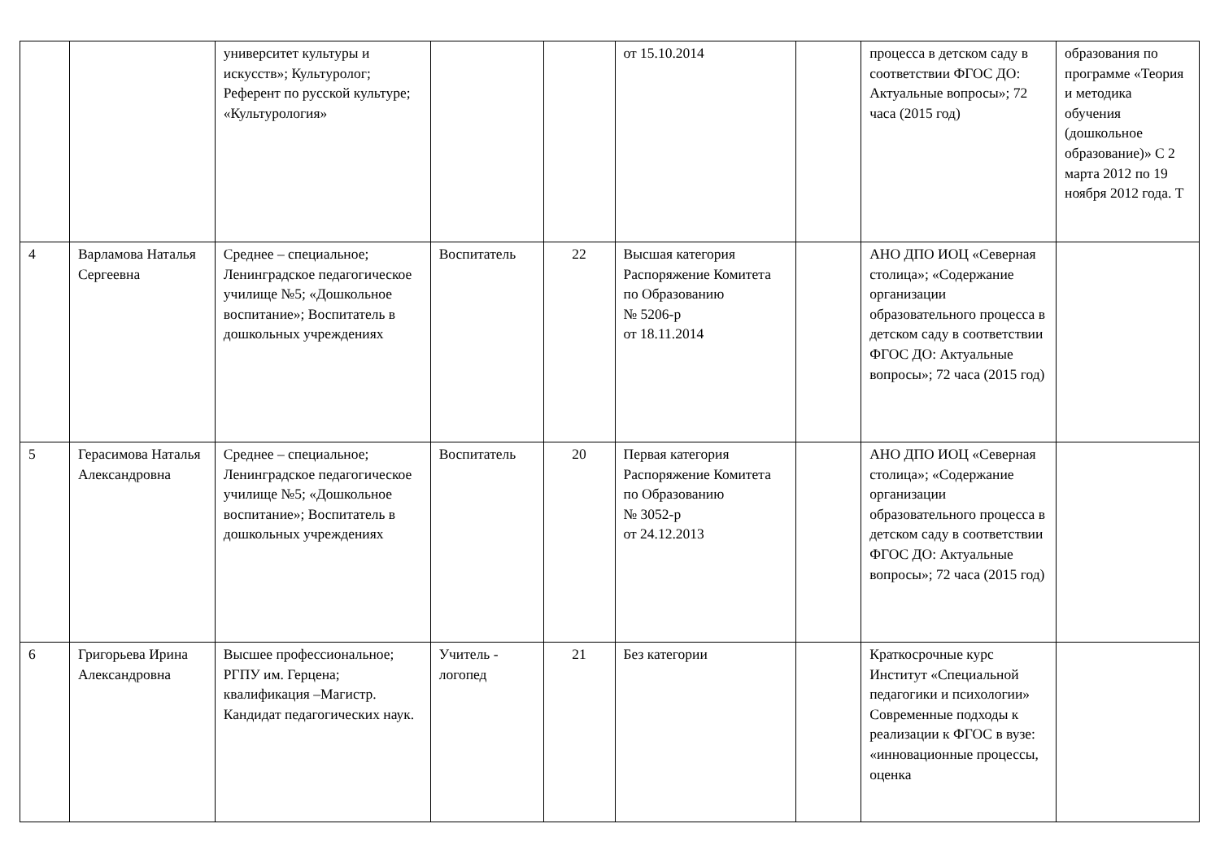| | | университет культуры и искусств»; Культуролог; Референт по русской культуре; «Культурология» | | | от 15.10.2014 | | процесса в детском саду в соответствии ФГОС ДО: Актуальные вопросы»; 72 часа (2015 год) | образования по программе «Теория и методика обучения (дошкольное образование)» С 2 марта 2012 по 19 ноября 2012 года. Т |
| 4 | Варламова Наталья Сергеевна | Среднее – специальное; Ленинградское педагогическое училище №5; «Дошкольное воспитание»; Воспитатель в дошкольных учреждениях | Воспитатель | 22 | Высшая категория Распоряжение Комитета по Образованию № 5206-р от 18.11.2014 | | АНО ДПО ИОЦ «Северная столица»; «Содержание организации образовательного процесса в детском саду в соответствии ФГОС ДО: Актуальные вопросы»; 72 часа (2015 год) | |
| 5 | Герасимова Наталья Александровна | Среднее – специальное; Ленинградское педагогическое училище №5; «Дошкольное воспитание»; Воспитатель в дошкольных учреждениях | Воспитатель | 20 | Первая категория Распоряжение Комитета по Образованию № 3052-р от 24.12.2013 | | АНО ДПО ИОЦ «Северная столица»; «Содержание организации образовательного процесса в детском саду в соответствии ФГОС ДО: Актуальные вопросы»; 72 часа (2015 год) | |
| 6 | Григорьева Ирина Александровна | Высшее профессиональное; РГПУ им. Герцена; квалификация –Магистр. Кандидат педагогических наук. | Учитель - логопед | 21 | Без категории | | Краткосрочные курс Институт «Специальной педагогики и психологии» Современные подходы к реализации к ФГОС в вузе: «инновационные процессы, оценка | |